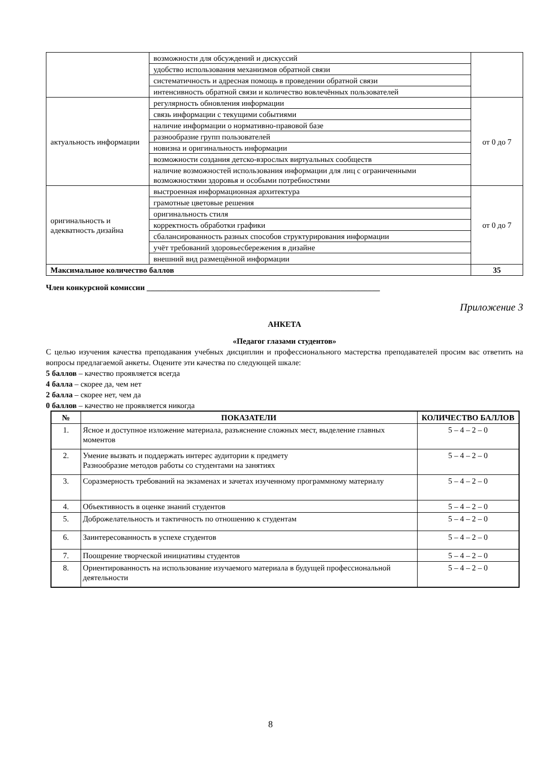| | возможности для обсуждений и дискуссий | |
| | удобство использования механизмов обратной связи | |
| | систематичность и адресная помощь в проведении обратной связи | |
| | интенсивность обратной связи и количество вовлечённых пользователей | |
| актуальность информации | регулярность обновления информации | от 0 до 7 |
| | связь информации с текущими событиями | |
| | наличие информации о нормативно-правовой базе | |
| | разнообразие групп пользователей | |
| | новизна и оригинальность информации | |
| | возможности создания детско-взрослых виртуальных сообществ | |
| | наличие возможностей использования информации для лиц с ограниченными возможностями здоровья и особыми потребностями | |
| оригинальность и адекватность дизайна | выстроенная информационная архитектура | от 0 до 7 |
| | грамотные цветовые решения | |
| | оригинальность стиля | |
| | корректность обработки графики | |
| | сбалансированность разных способов структурирования информации | |
| | учёт требований здоровьесбережения в дизайне | |
| | внешний вид размещённой информации | |
| Максимальное количество баллов | | 35 |
Член конкурсной комиссии ___________________________________________________________
Приложение 3
АНКЕТА
«Педагог глазами студентов»
С целью изучения качества преподавания учебных дисциплин и профессионального мастерства преподавателей просим вас ответить на вопросы предлагаемой анкеты. Оцените эти качества по следующей шкале:
5 баллов – качество проявляется всегда
4 балла – скорее да, чем нет
2 балла – скорее нет, чем да
0 баллов – качество не проявляется никогда
| № | ПОКАЗАТЕЛИ | КОЛИЧЕСТВО БАЛЛОВ |
| --- | --- | --- |
| 1. | Ясное и доступное изложение материала, разъяснение сложных мест, выделение главных моментов | 5 – 4 – 2 – 0 |
| 2. | Умение вызвать и поддержать интерес аудитории к предмету Разнообразие методов работы со студентами на занятиях | 5 – 4 – 2 – 0 |
| 3. | Соразмерность требований на экзаменах и зачетах изученному программному материалу | 5 – 4 – 2 – 0 |
| 4. | Объективность в оценке знаний студентов | 5 – 4 – 2 – 0 |
| 5. | Доброжелательность и тактичность по отношению к студентам | 5 – 4 – 2 – 0 |
| 6. | Заинтересованность в успехе студентов | 5 – 4 – 2 – 0 |
| 7. | Поощрение творческой инициативы студентов | 5 – 4 – 2 – 0 |
| 8. | Ориентированность на использование изучаемого материала в будущей профессиональной деятельности | 5 – 4 – 2 – 0 |
8